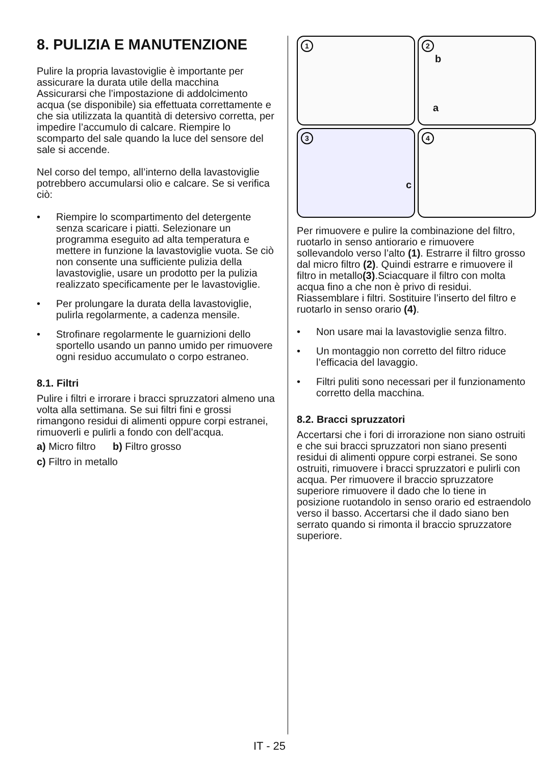8. PULIZIA E MANUTENZIONE
Pulire la propria lavastoviglie è importante per assicurare la durata utile della macchina
Assicurarsi che l’impostazione di addolcimento acqua (se disponibile) sia effettuata correttamente e che sia utilizzata la quantità di detersivo corretta, per impedire l’accumulo di calcare. Riempire lo scomparto del sale quando la luce del sensore del sale si accende.
Nel corso del tempo, all’interno della lavastoviglie potrebbero accumularsi olio e calcare. Se si verifica ciò:
• Riempire lo scompartimento del detergente senza scaricare i piatti. Selezionare un programma eseguito ad alta temperatura e mettere in funzione la lavastoviglie vuota. Se ciò non consente una sufficiente pulizia della lavastoviglie, usare un prodotto per la pulizia realizzato specificamente per le lavastoviglie.
• Per prolungare la durata della lavastoviglie, pulirla regolarmente, a cadenza mensile.
• Strofinare regolarmente le guarnizioni dello sportello usando un panno umido per rimuovere ogni residuo accumulato o corpo estraneo.
8.1. Filtri
Pulire i filtri e irrorare i bracci spruzzatori almeno una volta alla settimana. Se sui filtri fini e grossi rimangono residui di alimenti oppure corpi estranei, rimuoverli e pulirli a fondo con dell’acqua.
a) Micro filtro b) Filtro grosso
c) Filtro in metallo
1
2
b
a
3
c
4
Per rimuovere e pulire la combinazione del filtro, ruotarlo in senso antiorario e rimuovere sollevandolo verso l’alto (1). Estrarre il filtro grosso dal micro filtro (2). Quindi estrarre e rimuovere il filtro in metallo(3).Sciacquare il filtro con molta acqua fino a che non è privo di residui. Riassemblare i filtri. Sostituire l’inserto del filtro e ruotarlo in senso orario (4).
• Non usare mai la lavastoviglie senza filtro.
• Un montaggio non corretto del filtro riduce l’efficacia del lavaggio.
• Filtri puliti sono necessari per il funzionamento corretto della macchina.
8.2. Bracci spruzzatori
Accertarsi che i fori di irrorazione non siano ostruiti e che sui bracci spruzzatori non siano presenti residui di alimenti oppure corpi estranei. Se sono ostruiti, rimuovere i bracci spruzzatori e pulirli con acqua. Per rimuovere il braccio spruzzatore superiore rimuovere il dado che lo tiene in posizione ruotandolo in senso orario ed estraendolo verso il basso. Accertarsi che il dado siano ben serrato quando si rimonta il braccio spruzzatore superiore.
IT - 25